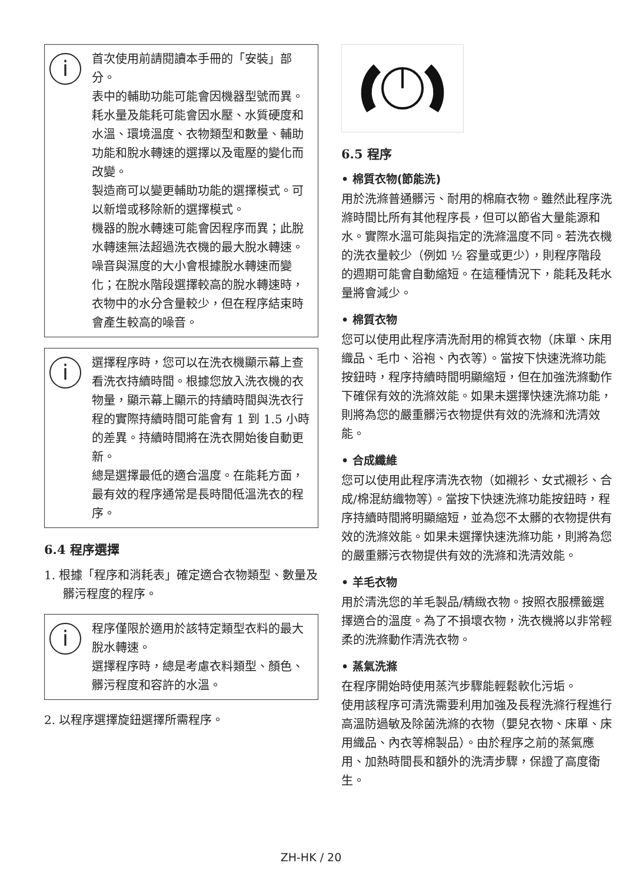i
首次使用前請閱讀本手冊的「安裝」部分。
表中的輔助功能可能會因機器型號而異。
耗水量及能耗可能會因水壓、水質硬度和水溫、環境溫度、衣物類型和數量、輔助功能和脫水轉速的選擇以及電壓的變化而改變。
製造商可以變更輔助功能的選擇模式。可以新增或移除新的選擇模式。
機器的脫水轉速可能會因程序而異；此脫水轉速無法超過洗衣機的最大脫水轉速。
噪音與濕度的大小會根據脫水轉速而變化；在脫水階段選擇較高的脫水轉速時，衣物中的水分含量較少，但在程序結束時會產生較高的噪音。
i
選擇程序時，您可以在洗衣機顯示幕上查看洗衣持續時間。根據您放入洗衣機的衣物量，顯示幕上顯示的持續時間與洗衣行程的實際持續時間可能會有 1 到 1.5 小時的差異。持續時間將在洗衣開始後自動更新。
總是選擇最低的適合溫度。在能耗方面，最有效的程序通常是長時間低溫洗衣的程序。
6.4 程序選擇
1. 根據「程序和消耗表」確定適合衣物類型、數量及髒污程度的程序。
i
程序僅限於適用於該特定類型衣料的最大脫水轉速。
選擇程序時，總是考慮衣料類型、顏色、髒污程度和容許的水溫。
2. 以程序選擇旋鈕選擇所需程序。
6.5 程序
• 棉質衣物(節能洗)
用於洗滌普通髒污、耐用的棉麻衣物。雖然此程序洗滌時間比所有其他程序長，但可以節省大量能源和水。實際水溫可能與指定的洗滌溫度不同。若洗衣機的洗衣量較少（例如 ½ 容量或更少），則程序階段的週期可能會自動縮短。在這種情況下，能耗及耗水量將會減少。
• 棉質衣物
您可以使用此程序清洗耐用的棉質衣物（床單、床用織品、毛巾、浴袍、內衣等）。當按下快速洗滌功能按鈕時，程序持續時間明顯縮短，但在加強洗滌動作下確保有效的洗滌效能。如果未選擇快速洗滌功能，則將為您的嚴重髒污衣物提供有效的洗滌和洗清效能。
• 合成纖維
您可以使用此程序清洗衣物（如襯衫、女式襯衫、合成/棉混紡織物等）。當按下快速洗滌功能按鈕時，程序持續時間將明顯縮短，並為您不太髒的衣物提供有效的洗滌效能。如果未選擇快速洗滌功能，則將為您的嚴重髒污衣物提供有效的洗滌和洗清效能。
• 羊毛衣物
用於清洗您的羊毛製品/精緻衣物。按照衣服標籤選擇適合的溫度。為了不損壞衣物，洗衣機將以非常輕柔的洗滌動作清洗衣物。
• 蒸氣洗滌
在程序開始時使用蒸汽步驟能輕鬆軟化污垢。
使用該程序可清洗需要利用加強及長程洗滌行程進行高溫防過敏及除菌洗滌的衣物（嬰兒衣物、床單、床用織品、內衣等棉製品）。由於程序之前的蒸氣應用、加熱時間長和額外的洗清步驟，保證了高度衛生。
ZH-HK / 20